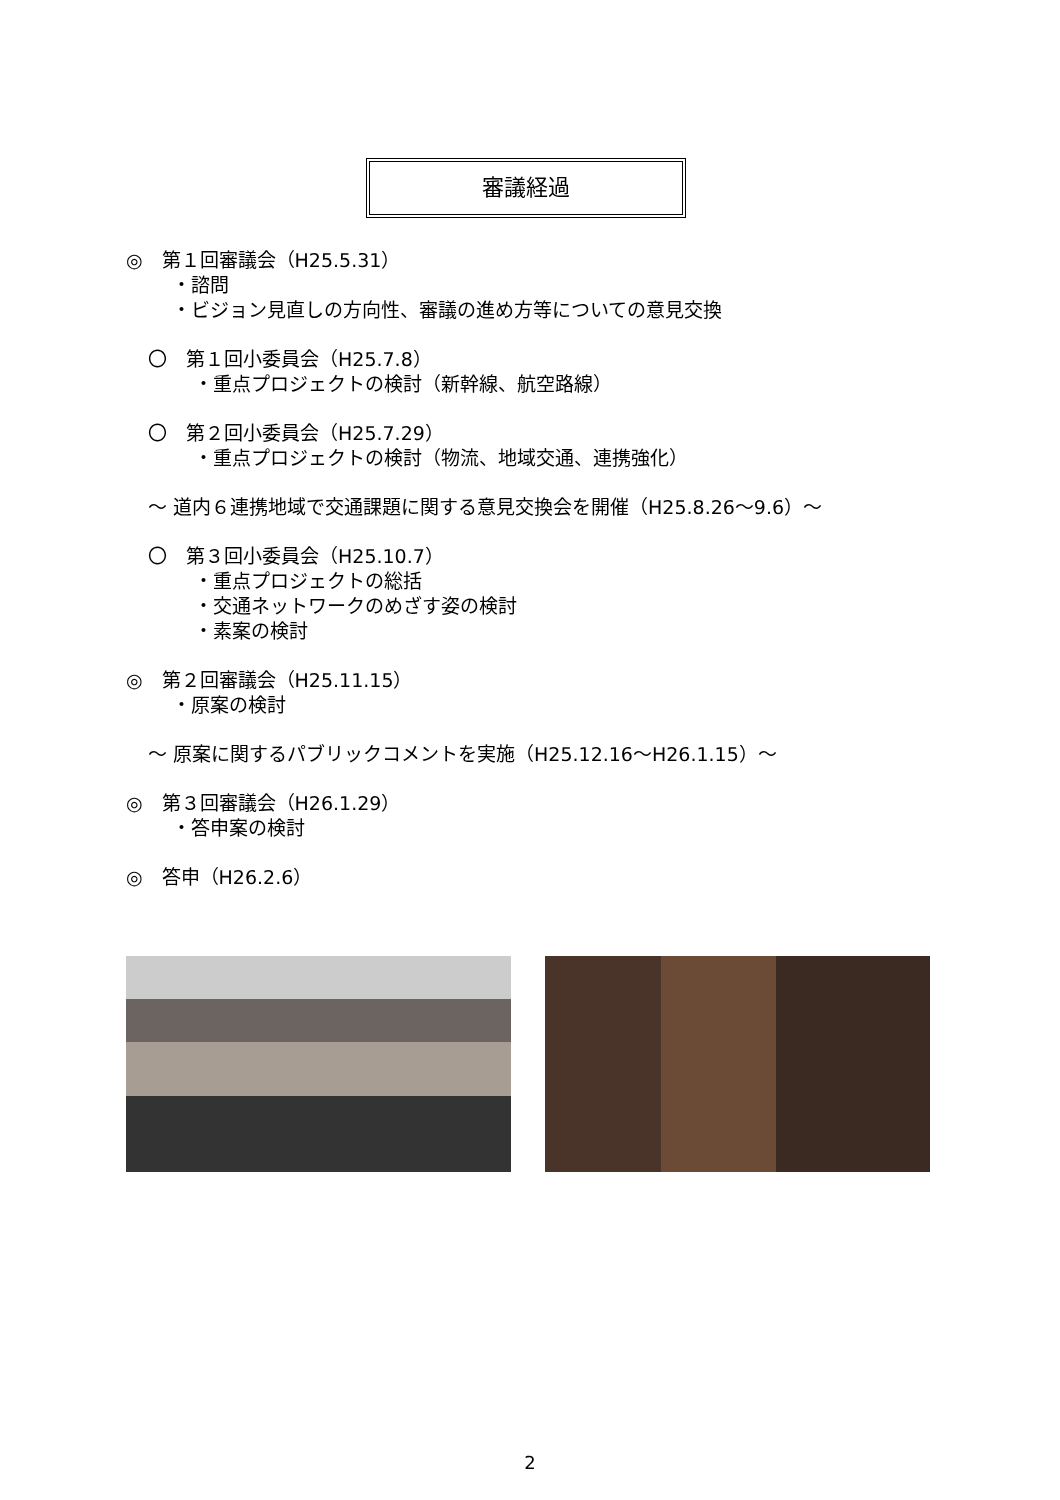審議経過
◎　第１回審議会（H25.5.31）
・諮問
・ビジョン見直しの方向性、審議の進め方等についての意見交換
〇　第１回小委員会（H25.7.8）
・重点プロジェクトの検討（新幹線、航空路線）
〇　第２回小委員会（H25.7.29）
・重点プロジェクトの検討（物流、地域交通、連携強化）
～ 道内６連携地域で交通課題に関する意見交換会を開催（H25.8.26～9.6）～
〇　第３回小委員会（H25.10.7）
・重点プロジェクトの総括
・交通ネットワークのめざす姿の検討
・素案の検討
◎　第２回審議会（H25.11.15）
・原案の検討
～ 原案に関するパブリックコメントを実施（H25.12.16～H26.1.15）～
◎　第３回審議会（H26.1.29）
・答申案の検討
◎　答申（H26.2.6）
2